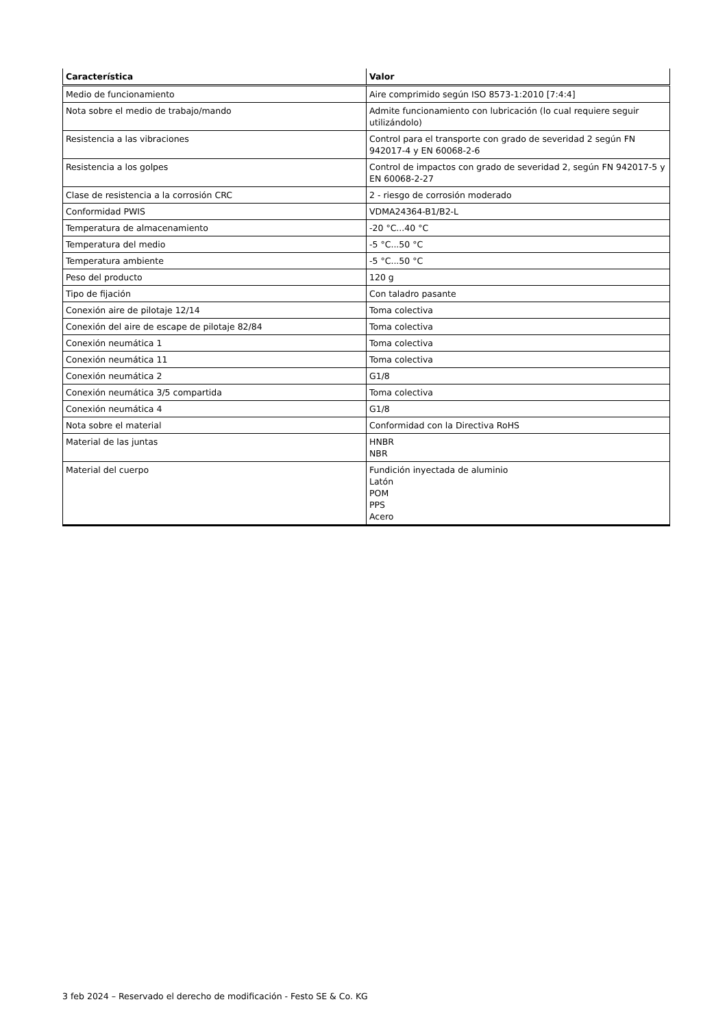| Característica | Valor |
| --- | --- |
| Medio de funcionamiento | Aire comprimido según ISO 8573-1:2010 [7:4:4] |
| Nota sobre el medio de trabajo/mando | Admite funcionamiento con lubricación (lo cual requiere seguir utilizándolo) |
| Resistencia a las vibraciones | Control para el transporte con grado de severidad 2 según FN 942017-4 y EN 60068-2-6 |
| Resistencia a los golpes | Control de impactos con grado de severidad 2, según FN 942017-5 y EN 60068-2-27 |
| Clase de resistencia a la corrosión CRC | 2 - riesgo de corrosión moderado |
| Conformidad PWIS | VDMA24364-B1/B2-L |
| Temperatura de almacenamiento | -20 °C...40 °C |
| Temperatura del medio | -5 °C...50 °C |
| Temperatura ambiente | -5 °C...50 °C |
| Peso del producto | 120 g |
| Tipo de fijación | Con taladro pasante |
| Conexión aire de pilotaje 12/14 | Toma colectiva |
| Conexión del aire de escape de pilotaje 82/84 | Toma colectiva |
| Conexión neumática 1 | Toma colectiva |
| Conexión neumática 11 | Toma colectiva |
| Conexión neumática 2 | G1/8 |
| Conexión neumática 3/5 compartida | Toma colectiva |
| Conexión neumática 4 | G1/8 |
| Nota sobre el material | Conformidad con la Directiva RoHS |
| Material de las juntas | HNBR NBR |
| Material del cuerpo | Fundición inyectada de aluminio Latón POM PPS Acero |
3 feb 2024 – Reservado el derecho de modificación - Festo SE & Co. KG